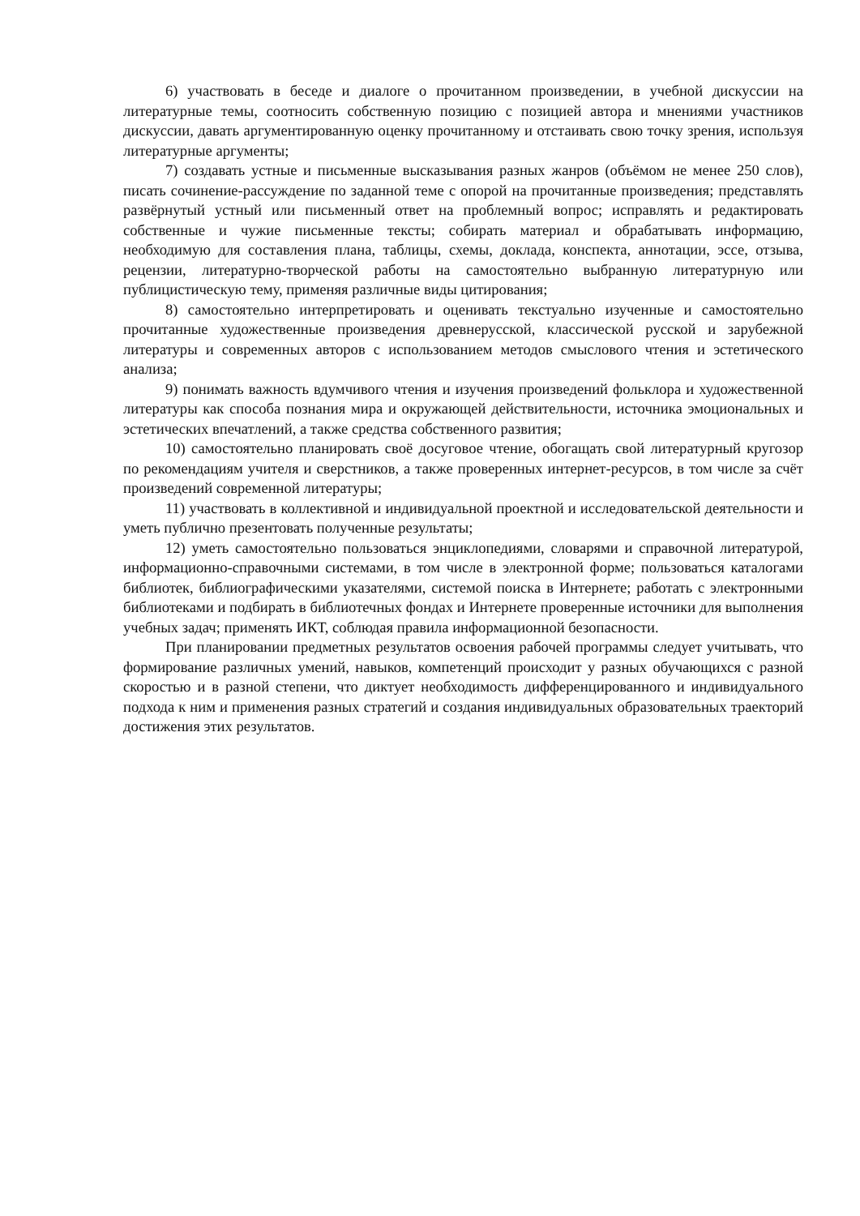6) участвовать в беседе и диалоге о прочитанном произведении, в учебной дискуссии на литературные темы, соотносить собственную позицию с позицией автора и мнениями участников дискуссии, давать аргументированную оценку прочитанному и отстаивать свою точку зрения, используя литературные аргументы;
7) создавать устные и письменные высказывания разных жанров (объёмом не менее 250 слов), писать сочинение-рассуждение по заданной теме с опорой на прочитанные произведения; представлять развёрнутый устный или письменный ответ на проблемный вопрос; исправлять и редактировать собственные и чужие письменные тексты; собирать материал и обрабатывать информацию, необходимую для составления плана, таблицы, схемы, доклада, конспекта, аннотации, эссе, отзыва, рецензии, литературно-творческой работы на самостоятельно выбранную литературную или публицистическую тему, применяя различные виды цитирования;
8) самостоятельно интерпретировать и оценивать текстуально изученные и самостоятельно прочитанные художественные произведения древнерусской, классической русской и зарубежной литературы и современных авторов с использованием методов смыслового чтения и эстетического анализа;
9) понимать важность вдумчивого чтения и изучения произведений фольклора и художественной литературы как способа познания мира и окружающей действительности, источника эмоциональных и эстетических впечатлений, а также средства собственного развития;
10) самостоятельно планировать своё досуговое чтение, обогащать свой литературный кругозор по рекомендациям учителя и сверстников, а также проверенных интернет-ресурсов, в том числе за счёт произведений современной литературы;
11) участвовать в коллективной и индивидуальной проектной и исследовательской деятельности и уметь публично презентовать полученные результаты;
12) уметь самостоятельно пользоваться энциклопедиями, словарями и справочной литературой, информационно-справочными системами, в том числе в электронной форме; пользоваться каталогами библиотек, библиографическими указателями, системой поиска в Интернете; работать с электронными библиотеками и подбирать в библиотечных фондах и Интернете проверенные источники для выполнения учебных задач; применять ИКТ, соблюдая правила информационной безопасности.
При планировании предметных результатов освоения рабочей программы следует учитывать, что формирование различных умений, навыков, компетенций происходит у разных обучающихся с разной скоростью и в разной степени, что диктует необходимость дифференцированного и индивидуального подхода к ним и применения разных стратегий и создания индивидуальных образовательных траекторий достижения этих результатов.